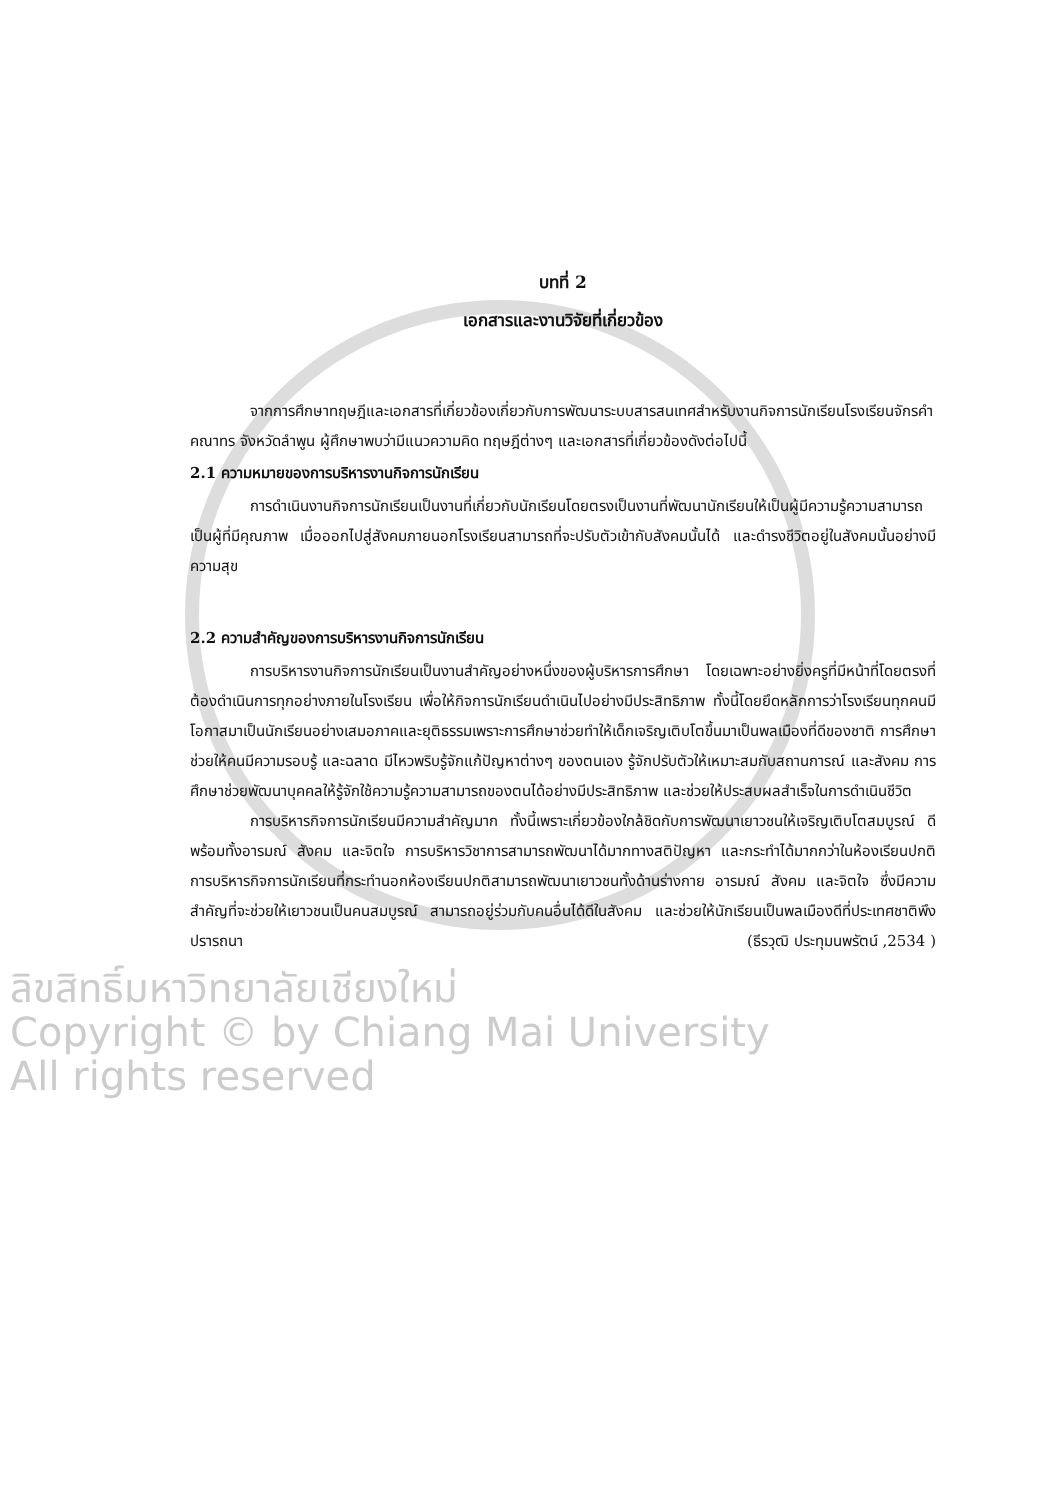บทที่ 2
เอกสารและงานวิจัยที่เกี่ยวข้อง
จากการศึกษาทฤษฎีและเอกสารที่เกี่ยวข้องเกี่ยวกับการพัฒนาระบบสารสนเทศสำหรับงานกิจการนักเรียนโรงเรียนจักรคำคณาทร จังหวัดลำพูน ผู้ศึกษาพบว่ามีแนวความคิด ทฤษฎีต่างๆ และเอกสารที่เกี่ยวข้องดังต่อไปนี้
2.1 ความหมายของการบริหารงานกิจการนักเรียน
การดำเนินงานกิจการนักเรียนเป็นงานที่เกี่ยวกับนักเรียนโดยตรงเป็นงานที่พัฒนานักเรียนให้เป็นผู้มีความรู้ความสามารถ เป็นผู้ที่มีคุณภาพ เมื่อออกไปสู่สังคมภายนอกโรงเรียนสามารถที่จะปรับตัวเข้ากับสังคมนั้นได้ และดำรงชีวิตอยู่ในสังคมนั้นอย่างมีความสุข
2.2 ความสำคัญของการบริหารงานกิจการนักเรียน
การบริหารงานกิจการนักเรียนเป็นงานสำคัญอย่างหนึ่งของผู้บริหารการศึกษา โดยเฉพาะอย่างยิ่งครูที่มีหน้าที่โดยตรงที่ต้องดำเนินการทุกอย่างภายในโรงเรียน เพื่อให้กิจการนักเรียนดำเนินไปอย่างมีประสิทธิภาพ ทั้งนี้โดยยึดหลักการว่าโรงเรียนทุกคนมีโอกาสมาเป็นนักเรียนอย่างเสมอภาคและยุติธรรมเพราะการศึกษาช่วยทำให้เด็กเจริญเติบโตขึ้นมาเป็นพลเมืองที่ดีของชาติ การศึกษาช่วยให้คนมีความรอบรู้ และฉลาด มีไหวพริบรู้จักแก้ปัญหาต่างๆ ของตนเอง รู้จักปรับตัวให้เหมาะสมกับสถานการณ์ และสังคม การศึกษาช่วยพัฒนาบุคคลให้รู้จักใช้ความรู้ความสามารถของตนได้อย่างมีประสิทธิภาพ และช่วยให้ประสบผลสำเร็จในการดำเนินชีวิต
การบริหารกิจการนักเรียนมีความสำคัญมาก ทั้งนี้เพราะเกี่ยวข้องใกล้ชิดกับการพัฒนาเยาวชนให้เจริญเติบโตสมบูรณ์ ดีพร้อมทั้งอารมณ์ สังคม และจิตใจ การบริหารวิชาการสามารถพัฒนาได้มากทางสติปัญหา และกระทำได้มากกว่าในห้องเรียนปกติ การบริหารกิจการนักเรียนที่กระทำนอกห้องเรียนปกติสามารถพัฒนาเยาวชนทั้งด้านร่างกาย อารมณ์ สังคม และจิตใจ ซึ่งมีความสำคัญที่จะช่วยให้เยาวชนเป็นคนสมบูรณ์ สามารถอยู่ร่วมกับคนอื่นได้ดีในสังคม และช่วยให้นักเรียนเป็นพลเมืองดีที่ประเทศชาติพึงปรารถนา (ธีรวุฒิ ประทุมนพรัตน์ ,2534 )
ลิขสิทธิ์มหาวิทยาลัยเชียงใหม่
Copyright © by Chiang Mai University
All rights reserved